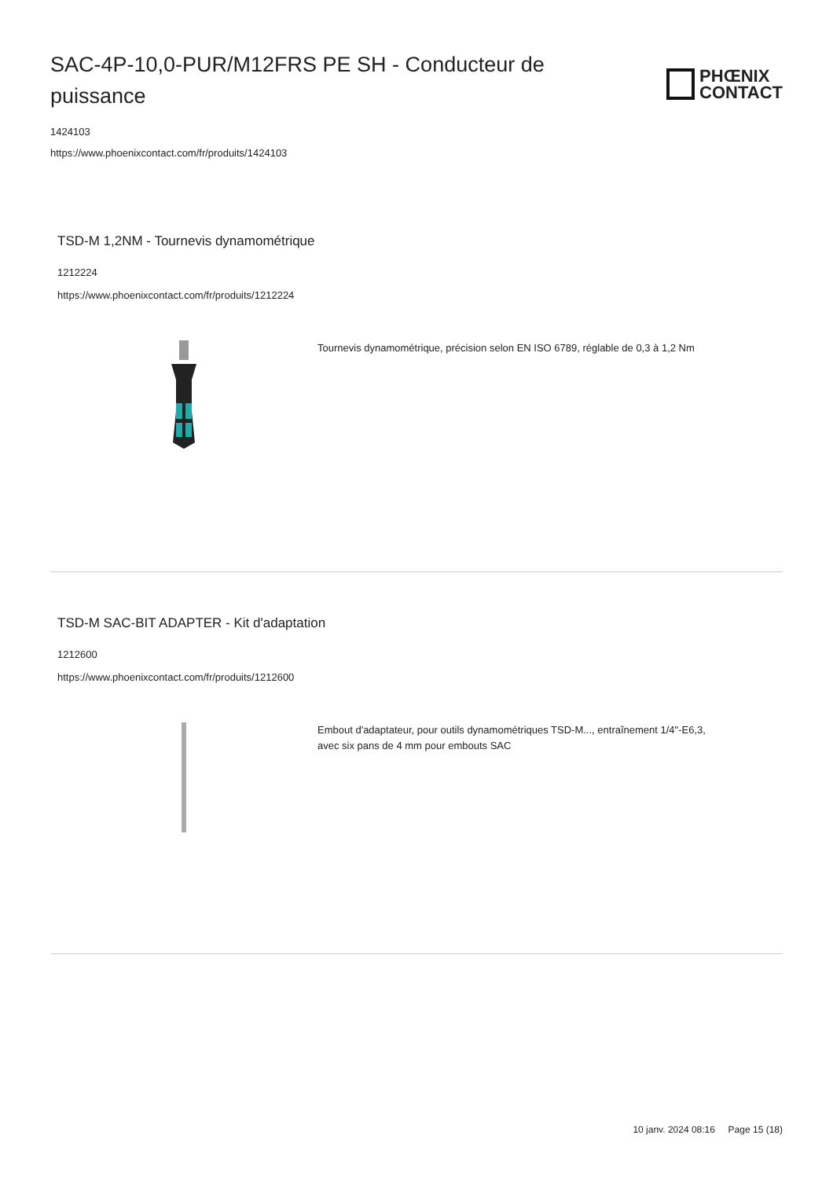SAC-4P-10,0-PUR/M12FRS PE SH - Conducteur de puissance
PHŒNIX
CONTACT
1424103
https://www.phoenixcontact.com/fr/produits/1424103
TSD-M 1,2NM - Tournevis dynamométrique
1212224
https://www.phoenixcontact.com/fr/produits/1212224
Tournevis dynamométrique, précision selon EN ISO 6789, réglable de 0,3 à 1,2 Nm
TSD-M SAC-BIT ADAPTER - Kit d'adaptation
1212600
https://www.phoenixcontact.com/fr/produits/1212600
Embout d'adaptateur, pour outils dynamométriques TSD-M..., entraînement 1/4"-E6,3, avec six pans de 4 mm pour embouts SAC
10 janv. 2024 08:16 Page 15 (18)